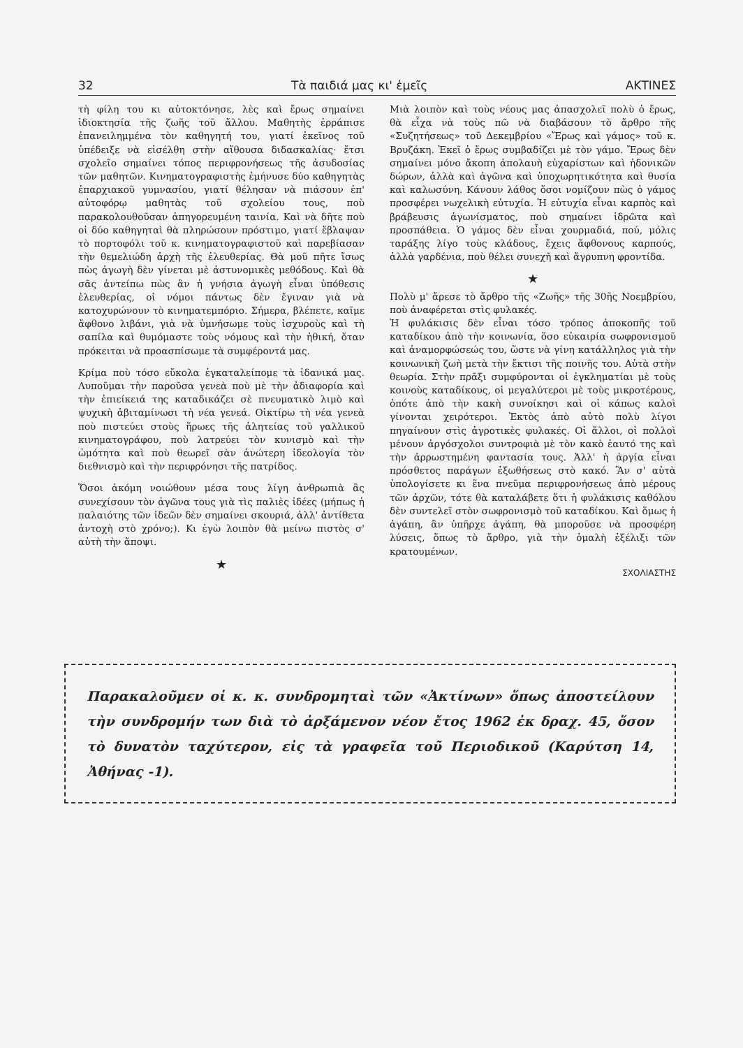32 Τὰ παιδιά μας κι' ἐμεῖς ΑΚΤΙΝΕΣ
τὴ φίλη του κι αὐτοκτόνησε, λὲς καὶ ἔρως σημαίνει ἰδιοκτησία τῆς ζωῆς τοῦ ἄλλου. Μαθητὴς ἐρράπισε ἐπανειλημμένα τὸν καθηγητή του, γιατί ἐκεῖνος τοῦ ὑπέδειξε νὰ εἰσέλθη στὴν αἴθουσα διδασκαλίας· ἔτσι σχολεῖο σημαίνει τόπος περιφρονήσεως τῆς ἀσυδοσίας τῶν μαθητῶν. Κινηματογραφιστὴς ἐμήνυσε δύο καθηγητὰς ἐπαρχιακοῦ γυμνασίου, γιατί θέλησαν νὰ πιάσουν ἐπ' αὐτοφόρῳ μαθητὰς τοῦ σχολείου τους, ποὺ παρακολουθοῦσαν ἀπηγορευμένη ταινία. Καὶ νὰ δῆτε ποὺ οἱ δύο καθηγηταὶ θὰ πληρώσουν πρόστιμο, γιατί ἔβλαψαν τὸ πορτοφόλι τοῦ κ. κινηματογραφιστοῦ καὶ παρεβίασαν τὴν θεμελιώδη ἀρχὴ τῆς ἐλευθερίας. Θὰ μοῦ πῆτε ἴσως πὼς ἀγωγὴ δὲν γίνεται μὲ ἀστυνομικὲς μεθόδους. Καὶ θὰ σᾶς ἀντείπω πὼς ἂν ἡ γνήσια ἀγωγὴ εἶναι ὑπόθεσις ἐλευθερίας, οἱ νόμοι πάντως δὲν ἔγιναν γιὰ νὰ κατοχυρώνουν τὸ κινηματεμπόριο. Σήμερα, βλέπετε, καῖμε ἄφθονο λιβάνι, γιὰ νὰ ὑμνήσωμε τοὺς ἰσχυροὺς καὶ τὴ σαπίλα καὶ θυμόμαστε τοὺς νόμους καὶ τὴν ἠθική, ὅταν πρόκειται νὰ προασπίσωμε τὰ συμφέροντά μας.
Κρίμα ποὺ τόσο εὔκολα ἐγκαταλείπομε τὰ ἰδανικά μας. Λυποῦμαι τὴν παροῦσα γενεὰ ποὺ μὲ τὴν ἀδιαφορία καὶ τὴν ἐπιείκειά της καταδικάζει σὲ πνευματικὸ λιμὸ καὶ ψυχικὴ ἀβιταμίνωσι τὴ νέα γενεά. Οἰκτίρω τὴ νέα γενεὰ ποὺ πιστεύει στοὺς ἥρωες τῆς ἀλητείας τοῦ γαλλικοῦ κινηματογράφου, ποὺ λατρεύει τὸν κυνισμὸ καὶ τὴν ὠμότητα καὶ ποὺ θεωρεῖ σὰν ἀνώτερη ἰδεολογία τὸν διεθνισμὸ καὶ τὴν περιφρόνησι τῆς πατρίδος.
Ὅσοι ἀκόμη νοιώθουν μέσα τους λίγη ἀνθρωπιὰ ἂς συνεχίσουν τὸν ἀγῶνα τους γιὰ τὶς παλιὲς ἰδέες (μήπως ἡ παλαιότης τῶν ἰδεῶν δὲν σημαίνει σκουριά, ἀλλ' ἀντίθετα ἀντοχὴ στὸ χρόνο;). Κι ἐγὼ λοιπὸν θὰ μείνω πιστὸς σ' αὐτὴ τὴν ἄποψι.
★
Μιὰ λοιπὸν καὶ τοὺς νέους μας ἀπασχολεῖ πολὺ ὁ ἔρως, θὰ εἶχα νὰ τοὺς πῶ νὰ διαβάσουν τὸ ἄρθρο τῆς «Συζητήσεως» τοῦ Δεκεμβρίου «Ἔρως καὶ γάμος» τοῦ κ. Βρυζάκη. Ἐκεῖ ὁ ἔρως συμβαδίζει μὲ τὸν γάμο. Ἔρως δὲν σημαίνει μόνο ἄκοπη ἀπολαυὴ εὐχαρίστων καὶ ἡδονικῶν δώρων, ἀλλὰ καὶ ἀγῶνα καὶ ὑποχωρητικότητα καὶ θυσία καὶ καλωσύνη. Κάνουν λάθος ὅσοι νομίζουν πὼς ὁ γάμος προσφέρει νωχελικὴ εὐτυχία. Ἡ εὐτυχία εἶναι καρπὸς καὶ βράβευσις ἀγωνίσματος, ποὺ σημαίνει ἱδρῶτα καὶ προσπάθεια. Ὁ γάμος δὲν εἶναι χουρμαδιά, πού, μόλις ταράξης λίγο τοὺς κλάδους, ἔχεις ἄφθονους καρπούς, ἀλλὰ γαρδένια, ποὺ θέλει συνεχῆ καὶ ἄγρυπνη φροντίδα.
★
Πολὺ μ' ἄρεσε τὸ ἄρθρο τῆς «Ζωῆς» τῆς 30ῆς Νοεμβρίου, ποὺ ἀναφέρεται στὶς φυλακές.
Ἡ φυλάκισις δὲν εἶναι τόσο τρόπος ἀποκοπῆς τοῦ καταδίκου ἀπὸ τὴν κοινωνία, ὅσο εὐκαιρία σωφρονισμοῦ καὶ ἀναμορφώσεώς του, ὥστε νὰ γίνη κατάλληλος γιὰ τὴν κοινωνικὴ ζωὴ μετὰ τὴν ἔκτισι τῆς ποινῆς του. Αὐτὰ στὴν θεωρία. Στὴν πρᾶξι συμφύρονται οἱ ἐγκληματίαι μὲ τοὺς κοινοὺς καταδίκους, οἱ μεγαλύτεροι μὲ τοὺς μικροτέρους, ὁπότε ἀπὸ τὴν κακὴ συνοίκησι καὶ οἱ κάπως καλοὶ γίνονται χειρότεροι. Ἐκτὸς ἀπὸ αὐτὸ πολὺ λίγοι πηγαίνουν στὶς ἀγροτικὲς φυλακές. Οἱ ἄλλοι, οἱ πολλοὶ μένουν ἀργόσχολοι συντροφιὰ μὲ τὸν κακὸ ἑαυτό της καὶ τὴν ἀρρωστημένη φαντασία τους. Ἀλλ' ἡ ἀργία εἶναι πρόσθετος παράγων ἐξωθήσεως στὸ κακό. Ἂν σ' αὐτὰ ὑπολογίσετε κι ἕνα πνεῦμα περιφρονήσεως ἀπὸ μέρους τῶν ἀρχῶν, τότε θὰ καταλάβετε ὅτι ἡ φυλάκισις καθόλου δὲν συντελεῖ στὸν σωφρονισμὸ τοῦ καταδίκου. Καὶ ὅμως ἡ ἀγάπη, ἂν ὑπῆρχε ἀγάπη, θὰ μποροῦσε νὰ προσφέρη λύσεις, ὅπως τὸ ἄρθρο, γιὰ τὴν ὁμαλὴ ἐξέλιξι τῶν κρατουμένων.
ΣΧΟΛΙΑΣΤΗΣ
Παρακαλοῦμεν οἱ κ. κ. συνδρομηταὶ τῶν «Ἀκτίνων» ὅπως ἀποστείλουν τὴν συνδρομήν των διὰ τὸ ἀρξάμενον νέον ἔτος 1962 ἐκ δραχ. 45, ὅσον τὸ δυνατὸν ταχύτερον, εἰς τὰ γραφεῖα τοῦ Περιοδικοῦ (Καρύτση 14, Ἀθήνας -1).